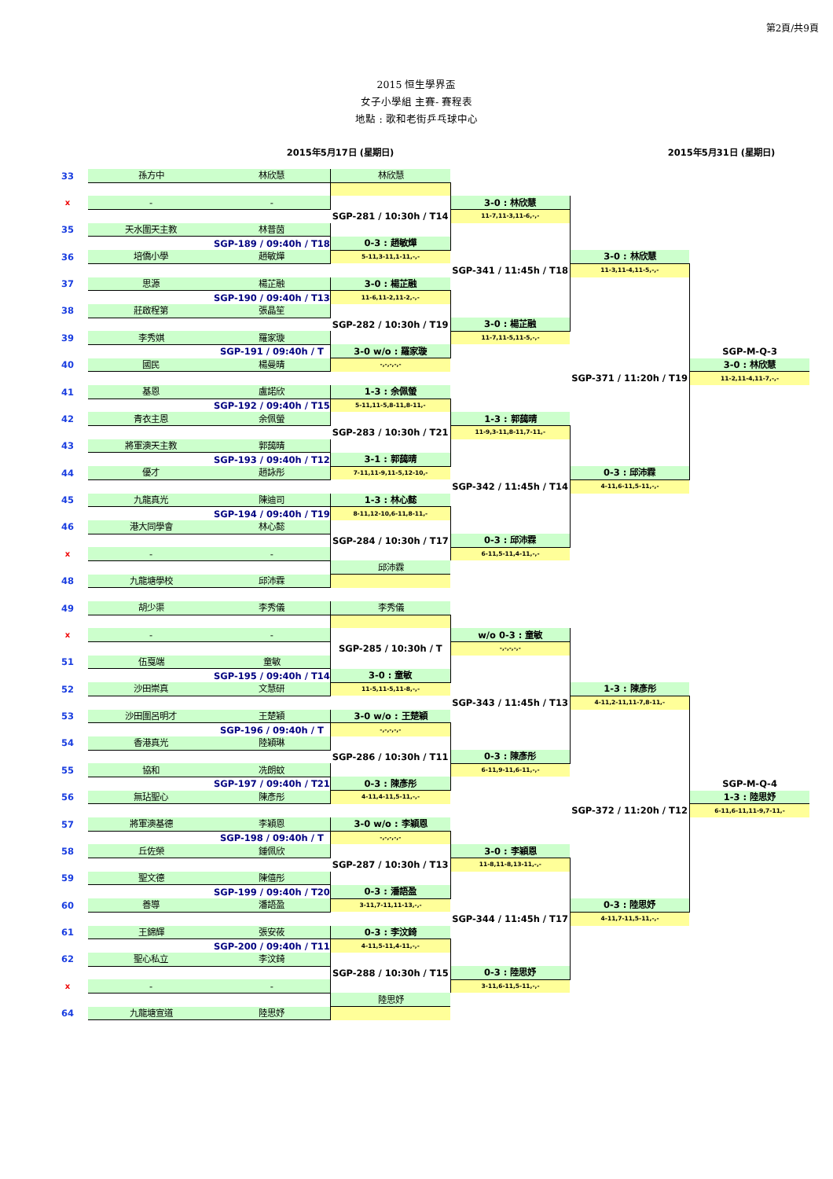第2頁/共9頁
2015 恒生學界盃
女子小學組 主賽- 賽程表
地點 : 歌和老街乒乓球中心
2015年5月17日 (星期日) 2015年5月31日 (星期日)
| 33 | 孫方中 | 林欣慧 | 林欣慧 | | | |
| x | - | - | | 3-0 : 林欣慧 | | |
| | | | SGP-281 / 10:30h / T14 | 11-7,11-3,11-6,-,- | | |
| 35 | 天水圍天主教 | 林普茵 | | | | |
| | | SGP-189 / 09:40h / T18 | 0-3 : 趙敏燁 | | | |
| 36 | 培僑小學 | 趙敏燁 | 5-11,3-11,1-11,-,- | | 3-0 : 林欣慧 | |
| | | | | SGP-341 / 11:45h / T18 | 11-3,11-4,11-5,-,- | |
| 37 | 思源 | 楊芷融 | 3-0 : 楊芷融 | | | |
| | | SGP-190 / 09:40h / T13 | 11-6,11-2,11-2,-,- | | | |
| 38 | 莊啟程第 | 張晶笙 | | | | |
| | | | SGP-282 / 10:30h / T19 | 3-0 : 楊芷融 | | |
| 39 | 李秀娸 | 羅家璇 | | 11-7,11-5,11-5,-,- | | |
| | | SGP-191 / 09:40h / T | 3-0 w/o : 羅家璇 | | | SGP-M-Q-3 |
| 40 | 國民 | 楊曼晴 | -,-,-,-,- | | | 3-0 : 林欣慧 |
| | | | | | SGP-371 / 11:20h / T19 | 11-2,11-4,11-7,-,- |
| 41 | 基恩 | 盧諾欣 | 1-3 : 余佩螢 | | | |
| | | SGP-192 / 09:40h / T15 | 5-11,11-5,8-11,8-11,- | | | |
| 42 | 青衣主恩 | 余佩螢 | | 1-3 : 郭藹晴 | | |
| | | | SGP-283 / 10:30h / T21 | 11-9,3-11,8-11,7-11,- | | |
| 43 | 將軍澳天主教 | 郭藹晴 | | | | |
| | | SGP-193 / 09:40h / T12 | 3-1 : 郭藹晴 | | | |
| 44 | 優才 | 趙詠彤 | 7-11,11-9,11-5,12-10,- | | 0-3 : 邱沛霖 | |
| | | | | SGP-342 / 11:45h / T14 | 4-11,6-11,5-11,-,- | |
| 45 | 九龍真光 | 陳迪司 | 1-3 : 林心懿 | | | |
| | | SGP-194 / 09:40h / T19 | 8-11,12-10,6-11,8-11,- | | | |
| 46 | 港大同學會 | 林心懿 | | | | |
| | | | SGP-284 / 10:30h / T17 | 0-3 : 邱沛霖 | | |
| x | - | - | | 6-11,5-11,4-11,-,- | | |
| | | | 邱沛霖 | | | |
| 48 | 九龍塘學校 | 邱沛霖 | | | | |
| 49 | 胡少渠 | 李秀儀 | 李秀儀 | | | |
| x | - | - | | w/o 0-3 : 童敏 | | |
| | | | SGP-285 / 10:30h / T | -,-,-,-,- | | |
| 51 | 伍戛端 | 童敏 | | | | |
| | | SGP-195 / 09:40h / T14 | 3-0 : 童敏 | | | |
| 52 | 沙田崇真 | 文慧研 | 11-5,11-5,11-8,-,- | | 1-3 : 陳彥彤 | |
| | | | | SGP-343 / 11:45h / T13 | 4-11,2-11,11-7,8-11,- | |
| 53 | 沙田圍呂明才 | 王楚穎 | 3-0 w/o : 王楚穎 | | | |
| | | SGP-196 / 09:40h / T | -,-,-,-,- | | | |
| 54 | 香港真光 | 陸穎琳 | | | | |
| | | | SGP-286 / 10:30h / T11 | 0-3 : 陳彥彤 | | |
| 55 | 協和 | 冼朗蚊 | | 6-11,9-11,6-11,-,- | | |
| | | SGP-197 / 09:40h / T21 | 0-3 : 陳彥彤 | | | SGP-M-Q-4 |
| 56 | 無玷聖心 | 陳彥彤 | 4-11,4-11,5-11,-,- | | | 1-3 : 陸思妤 |
| | | | | | SGP-372 / 11:20h / T12 | 6-11,6-11,11-9,7-11,- |
| 57 | 將軍澳基德 | 李穎恩 | 3-0 w/o : 李穎恩 | | | |
| | | SGP-198 / 09:40h / T | -,-,-,-,- | | | |
| 58 | 丘佐榮 | 鍾佩欣 | | 3-0 : 李穎恩 | | |
| | | | SGP-287 / 10:30h / T13 | 11-8,11-8,13-11,-,- | | |
| 59 | 聖文德 | 陳僖彤 | | | | |
| | | SGP-199 / 09:40h / T20 | 0-3 : 潘語盈 | | | |
| 60 | 善導 | 潘語盈 | 3-11,7-11,11-13,-,- | | 0-3 : 陸思妤 | |
| | | | | SGP-344 / 11:45h / T17 | 4-11,7-11,5-11,-,- | |
| 61 | 王錦輝 | 張安莜 | 0-3 : 李汶錡 | | | |
| | | SGP-200 / 09:40h / T11 | 4-11,5-11,4-11,-,- | | | |
| 62 | 聖心私立 | 李汶錡 | | | | |
| | | | SGP-288 / 10:30h / T15 | 0-3 : 陸思妤 | | |
| x | - | - | | 3-11,6-11,5-11,-,- | | |
| | | | 陸思妤 | | | |
| 64 | 九龍塘宣道 | 陸思妤 | | | | |